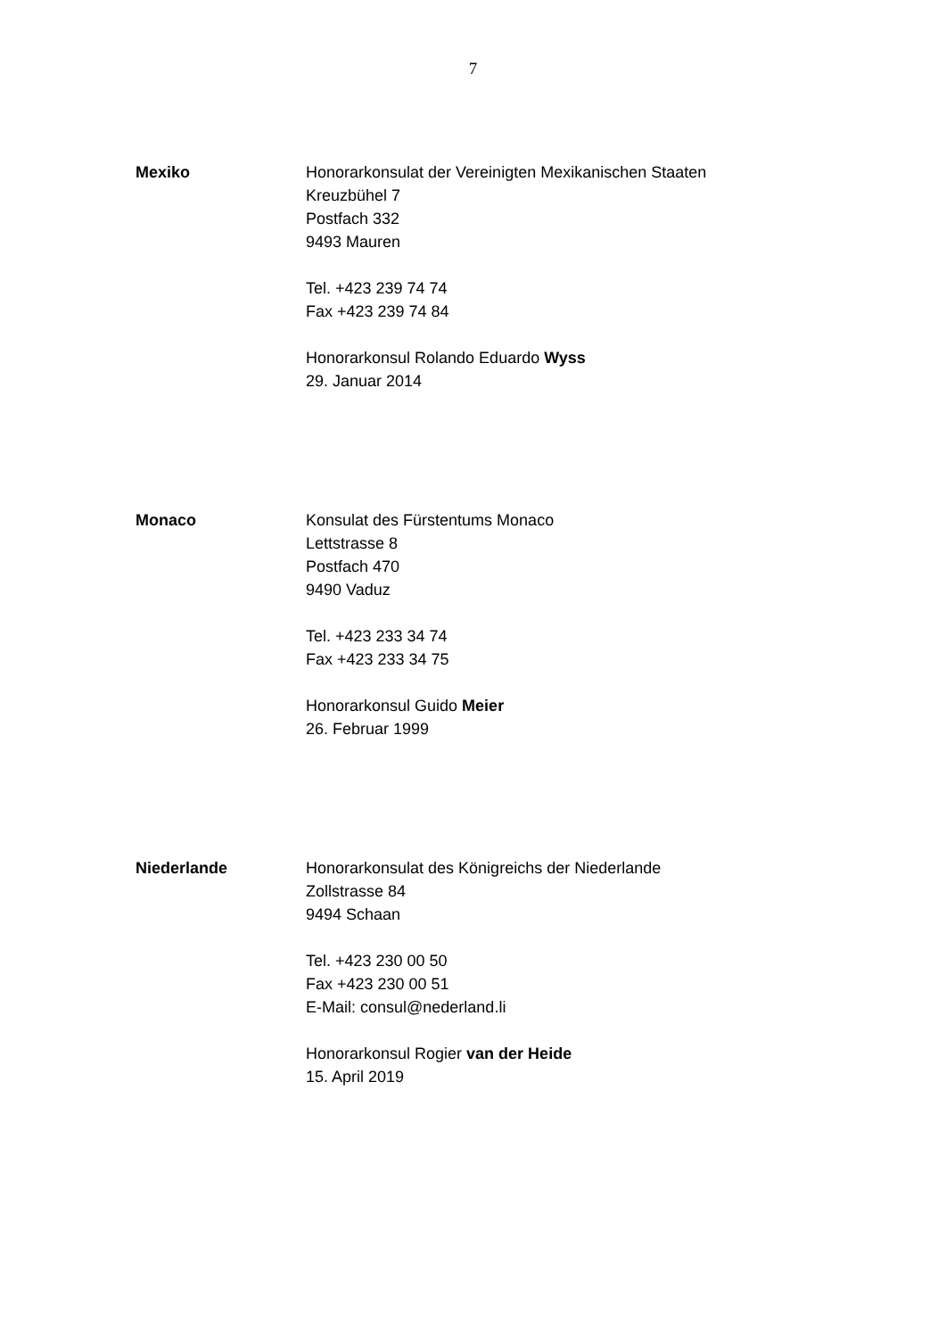7
Mexiko Honorarkonsulat der Vereinigten Mexikanischen Staaten
Kreuzbühel 7
Postfach 332
9493 Mauren
Tel. +423 239 74 74
Fax +423 239 74 84
Honorarkonsul Rolando Eduardo Wyss
29. Januar 2014
Monaco Konsulat des Fürstentums Monaco
Lettstrasse 8
Postfach 470
9490 Vaduz
Tel. +423 233 34 74
Fax +423 233 34 75
Honorarkonsul Guido Meier
26. Februar 1999
Niederlande Honorarkonsulat des Königreichs der Niederlande
Zollstrasse 84
9494 Schaan
Tel. +423 230 00 50
Fax +423 230 00 51
E-Mail: consul@nederland.li
Honorarkonsul Rogier van der Heide
15. April 2019